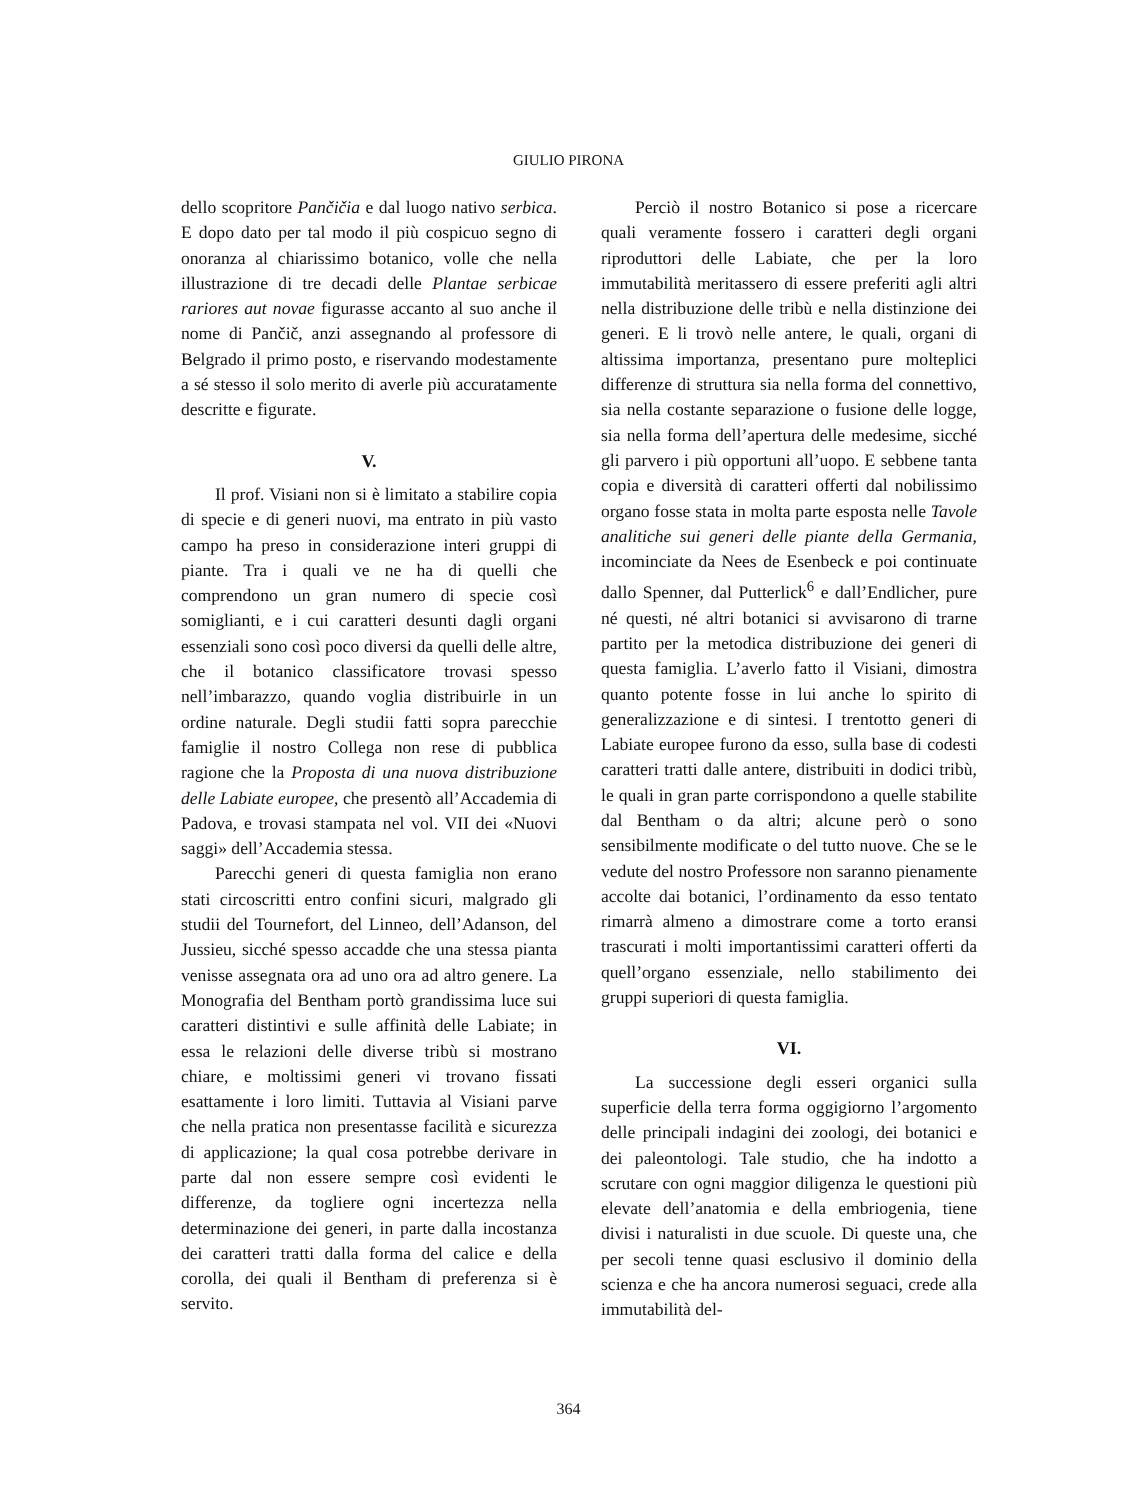GIULIO PIRONA
dello scopritore Pančičia e dal luogo nativo serbica. E dopo dato per tal modo il più cospicuo segno di onoranza al chiarissimo botanico, volle che nella illustrazione di tre decadi delle Plantae serbicae rariores aut novae figurasse accanto al suo anche il nome di Pančič, anzi assegnando al professore di Belgrado il primo posto, e riservando modestamente a sé stesso il solo merito di averle più accuratamente descritte e figurate.
V.
Il prof. Visiani non si è limitato a stabilire copia di specie e di generi nuovi, ma entrato in più vasto campo ha preso in considerazione interi gruppi di piante. Tra i quali ve ne ha di quelli che comprendono un gran numero di specie così somiglianti, e i cui caratteri desunti dagli organi essenziali sono così poco diversi da quelli delle altre, che il botanico classificatore trovasi spesso nell’imbarazzo, quando voglia distribuirle in un ordine naturale. Degli studii fatti sopra parecchie famiglie il nostro Collega non rese di pubblica ragione che la Proposta di una nuova distribuzione delle Labiate europee, che presentò all’Accademia di Padova, e trovasi stampata nel vol. VII dei «Nuovi saggi» dell’Accademia stessa.
Parecchi generi di questa famiglia non erano stati circoscritti entro confini sicuri, malgrado gli studii del Tournefort, del Linneo, dell’Adanson, del Jussieu, sicché spesso accadde che una stessa pianta venisse assegnata ora ad uno ora ad altro genere. La Monografia del Bentham portò grandissima luce sui caratteri distintivi e sulle affinità delle Labiate; in essa le relazioni delle diverse tribù si mostrano chiare, e moltissimi generi vi trovano fissati esattamente i loro limiti. Tuttavia al Visiani parve che nella pratica non presentasse facilità e sicurezza di applicazione; la qual cosa potrebbe derivare in parte dal non essere sempre così evidenti le differenze, da togliere ogni incertezza nella determinazione dei generi, in parte dalla incostanza dei caratteri tratti dalla forma del calice e della corolla, dei quali il Bentham di preferenza si è servito.
Perciò il nostro Botanico si pose a ricercare quali veramente fossero i caratteri degli organi riproduttori delle Labiate, che per la loro immutabilità meritassero di essere preferiti agli altri nella distribuzione delle tribù e nella distinzione dei generi. E li trovò nelle antere, le quali, organi di altissima importanza, presentano pure molteplici differenze di struttura sia nella forma del connettivo, sia nella costante separazione o fusione delle logge, sia nella forma dell’apertura delle medesime, sicché gli parvero i più opportuni all’uopo. E sebbene tanta copia e diversità di caratteri offerti dal nobilissimo organo fosse stata in molta parte esposta nelle Tavole analitiche sui generi delle piante della Germania, incominciate da Nees de Esenbeck e poi continuate dallo Spenner, dal Putterlick<sup>6</sup> e dall’Endlicher, pure né questi, né altri botanici si avvisarono di trarne partito per la metodica distribuzione dei generi di questa famiglia. L’averlo fatto il Visiani, dimostra quanto potente fosse in lui anche lo spirito di generalizzazione e di sintesi. I trentotto generi di Labiate europee furono da esso, sulla base di codesti caratteri tratti dalle antere, distribuiti in dodici tribù, le quali in gran parte corrispondono a quelle stabilite dal Bentham o da altri; alcune però o sono sensibilmente modificate o del tutto nuove. Che se le vedute del nostro Professore non saranno pienamente accolte dai botanici, l’ordinamento da esso tentato rimarrà almeno a dimostrare come a torto eransi trascurati i molti importantissimi caratteri offerti da quell’organo essenziale, nello stabilimento dei gruppi superiori di questa famiglia.
VI.
La successione degli esseri organici sulla superficie della terra forma oggigiorno l’argomento delle principali indagini dei zoologi, dei botanici e dei paleontologi. Tale studio, che ha indotto a scrutare con ogni maggior diligenza le questioni più elevate dell’anatomia e della embriogenia, tiene divisi i naturalisti in due scuole. Di queste una, che per secoli tenne quasi esclusivo il dominio della scienza e che ha ancora numerosi seguaci, crede alla immutabilità del-
364